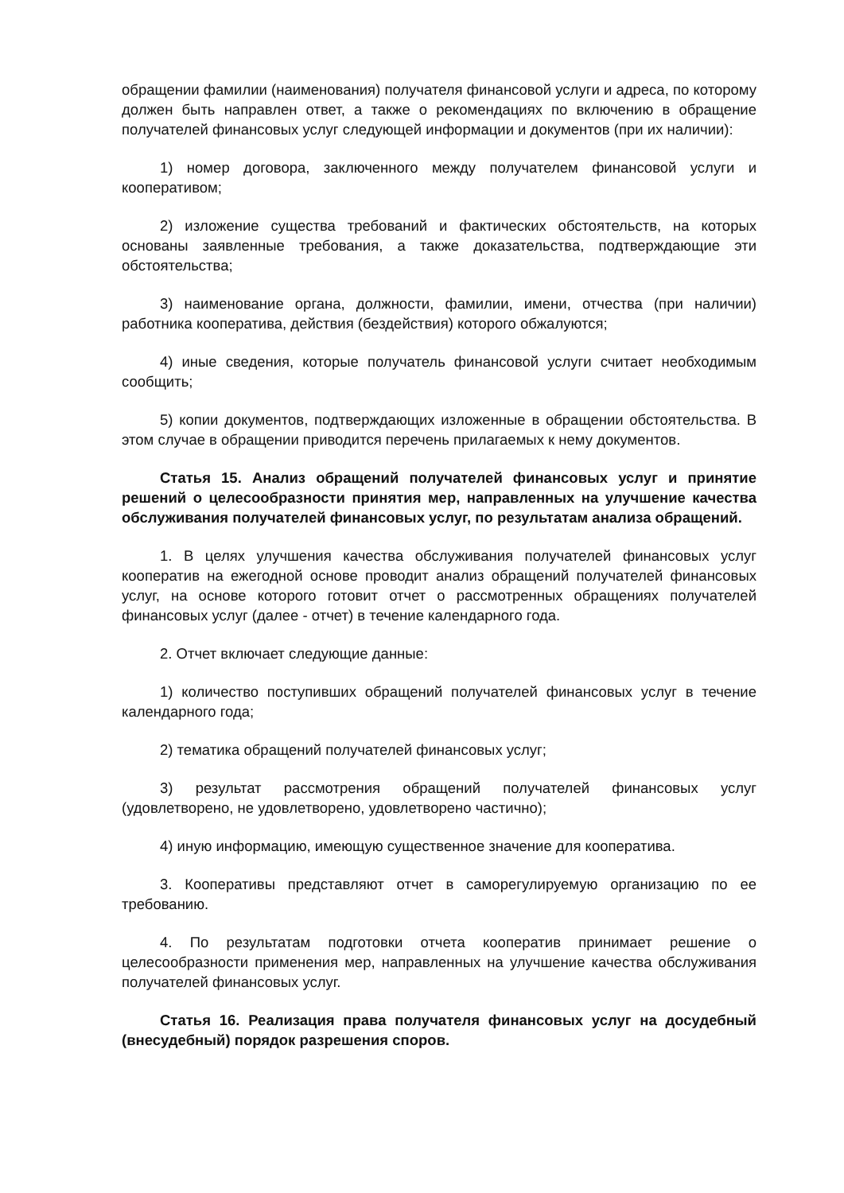обращении фамилии (наименования) получателя финансовой услуги и адреса, по которому должен быть направлен ответ, а также о рекомендациях по включению в обращение получателей финансовых услуг следующей информации и документов (при их наличии):
1) номер договора, заключенного между получателем финансовой услуги и кооперативом;
2) изложение существа требований и фактических обстоятельств, на которых основаны заявленные требования, а также доказательства, подтверждающие эти обстоятельства;
3) наименование органа, должности, фамилии, имени, отчества (при наличии) работника кооператива, действия (бездействия) которого обжалуются;
4) иные сведения, которые получатель финансовой услуги считает необходимым сообщить;
5) копии документов, подтверждающих изложенные в обращении обстоятельства. В этом случае в обращении приводится перечень прилагаемых к нему документов.
Статья 15. Анализ обращений получателей финансовых услуг и принятие решений о целесообразности принятия мер, направленных на улучшение качества обслуживания получателей финансовых услуг, по результатам анализа обращений.
1. В целях улучшения качества обслуживания получателей финансовых услуг кооператив на ежегодной основе проводит анализ обращений получателей финансовых услуг, на основе которого готовит отчет о рассмотренных обращениях получателей финансовых услуг (далее - отчет) в течение календарного года.
2. Отчет включает следующие данные:
1) количество поступивших обращений получателей финансовых услуг в течение календарного года;
2) тематика обращений получателей финансовых услуг;
3) результат рассмотрения обращений получателей финансовых услуг (удовлетворено, не удовлетворено, удовлетворено частично);
4) иную информацию, имеющую существенное значение для кооператива.
3. Кооперативы представляют отчет в саморегулируемую организацию по ее требованию.
4. По результатам подготовки отчета кооператив принимает решение о целесообразности применения мер, направленных на улучшение качества обслуживания получателей финансовых услуг.
Статья 16. Реализация права получателя финансовых услуг на досудебный (внесудебный) порядок разрешения споров.